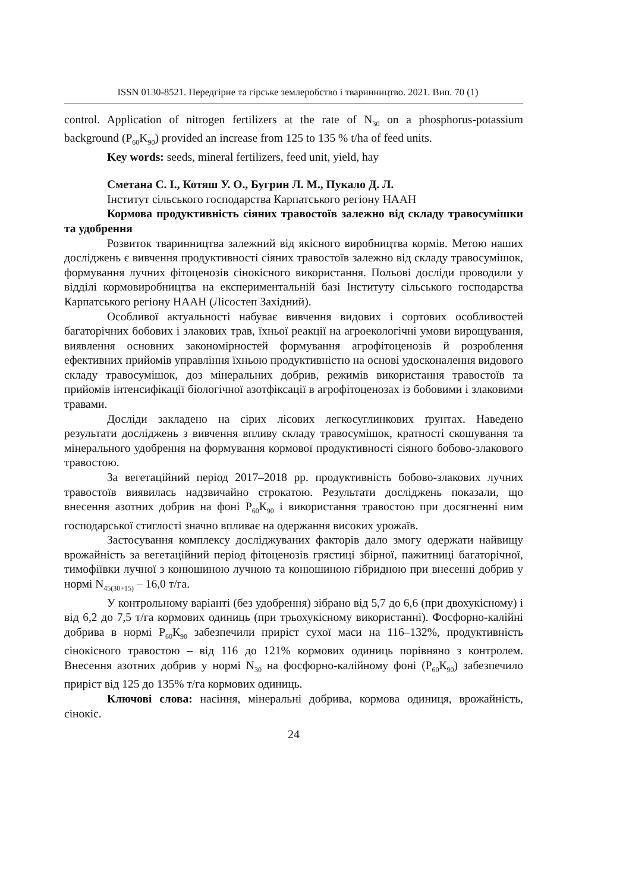ISSN 0130-8521. Передгірне та гірське землеробство і тваринництво. 2021. Вип. 70 (1)
control. Application of nitrogen fertilizers at the rate of N<sub>30</sub> on a phosphorus-potassium background (P<sub>60</sub>K<sub>90</sub>) provided an increase from 125 to 135 % t/ha of feed units.
Key words: seeds, mineral fertilizers, feed unit, yield, hay
Сметана С. І., Котяш У. О., Бугрин Л. М., Пукало Д. Л.
Інститут сільського господарства Карпатського регіону НААН
Кормова продуктивність сіяних травостоїв залежно від складу травосумішки та удобрення
Розвиток тваринництва залежний від якісного виробництва кормів. Метою наших досліджень є вивчення продуктивності сіяних травостоїв залежно від складу травосумішок, формування лучних фітоценозів сінокісного використання. Польові досліди проводили у відділі кормовиробництва на експериментальній базі Інституту сільського господарства Карпатського регіону НААН (Лісостеп Західний).
Особливої актуальності набуває вивчення видових і сортових особливостей багаторічних бобових і злакових трав, їхньої реакції на агроекологічні умови вирощування, виявлення основних закономірностей формування агрофітоценозів й розроблення ефективних прийомів управління їхньою продуктивністю на основі удосконалення видового складу травосумішок, доз мінеральних добрив, режимів використання травостоїв та прийомів інтенсифікації біологічної азотфіксації в агрофітоценозах із бобовими і злаковими травами.
Досліди закладено на сірих лісових легкосуглинкових ґрунтах. Наведено результати досліджень з вивчення впливу складу травосумішок, кратності скошування та мінерального удобрення на формування кормової продуктивності сіяного бобово-злакового травостою.
За вегетаційний період 2017–2018 рр. продуктивність бобово-злакових лучних травостоїв виявилась надзвичайно строкатою. Результати досліджень показали, що внесення азотних добрив на фоні Р<sub>60</sub>К<sub>90</sub> і використання травостою при досягненні ним господарської стиглості значно впливає на одержання високих урожаїв.
Застосування комплексу досліджуваних факторів дало змогу одержати найвищу врожайність за вегетаційний період фітоценозів грястиці збірної, пажитниці багаторічної, тимофіївки лучної з конюшиною лучною та конюшиною гібридною при внесенні добрив у нормі N<sub>45(30+15)</sub> – 16,0 т/га.
У контрольному варіанті (без удобрення) зібрано від 5,7 до 6,6 (при двохукісному) і від 6,2 до 7,5 т/га кормових одиниць (при трьохукісному використанні). Фосфорно-калійні добрива в нормі Р<sub>60</sub>К<sub>90</sub> забезпечили приріст сухої маси на 116–132%, продуктивність сінокісного травостою – від 116 до 121% кормових одиниць порівняно з контролем. Внесення азотних добрив у нормі N<sub>30</sub> на фосфорно-калійному фоні (Р<sub>60</sub>К<sub>90</sub>) забезпечило приріст від 125 до 135% т/га кормових одиниць.
Ключові слова: насіння, мінеральні добрива, кормова одиниця, врожайність, сінокіс.
24